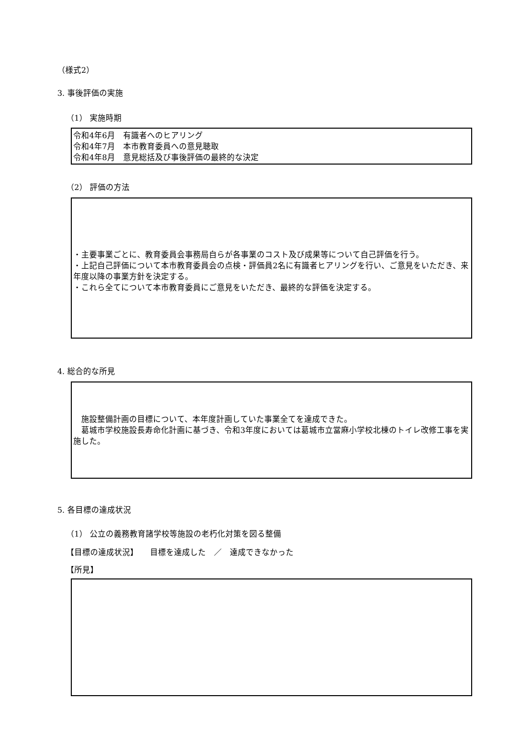（様式2）
3. 事後評価の実施
（1） 実施時期
令和4年6月　有識者へのヒアリング
令和4年7月　本市教育委員への意見聴取
令和4年8月　意見総括及び事後評価の最終的な決定
（2） 評価の方法
・主要事業ごとに、教育委員会事務局自らが各事業のコスト及び成果等について自己評価を行う。
・上記自己評価について本市教育委員会の点検・評価員2名に有識者ヒアリングを行い、ご意見をいただき、来年度以降の事業方針を決定する。
・これら全てについて本市教育委員にご意見をいただき、最終的な評価を決定する。
4. 総合的な所見
　施設整備計画の目標について、本年度計画していた事業全てを達成できた。
　葛城市学校施設長寿命化計画に基づき、令和3年度においては葛城市立當麻小学校北棟のトイレ改修工事を実施した。
5. 各目標の達成状況
（1） 公立の義務教育諸学校等施設の老朽化対策を図る整備
【目標の達成状況】　　目標を達成した　／　達成できなかった
【所見】